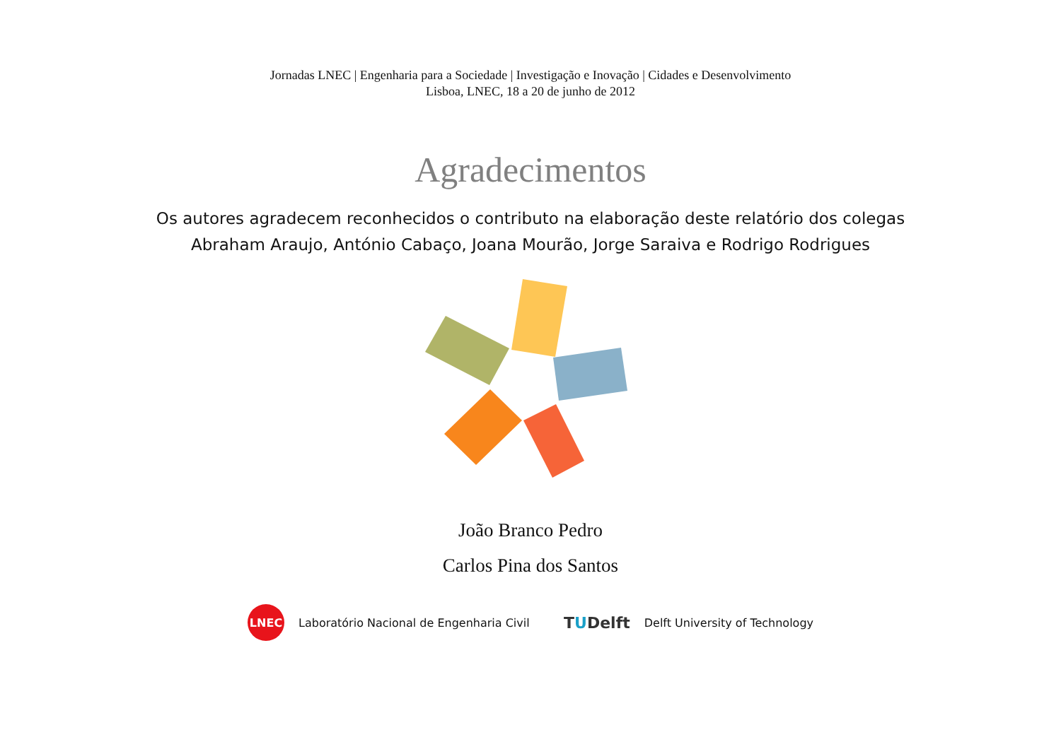Jornadas LNEC | Engenharia para a Sociedade | Investigação e Inovação | Cidades e Desenvolvimento
Lisboa, LNEC, 18 a 20 de junho de 2012
Agradecimentos
Os autores agradecem reconhecidos o contributo na elaboração deste relatório dos colegas
Abraham Araujo, António Cabaço, Joana Mourão, Jorge Saraiva e Rodrigo Rodrigues
João Branco Pedro
Carlos Pina dos Santos
LNEC
Laboratório Nacional de Engenharia Civil
TUDelft Delft University of Technology